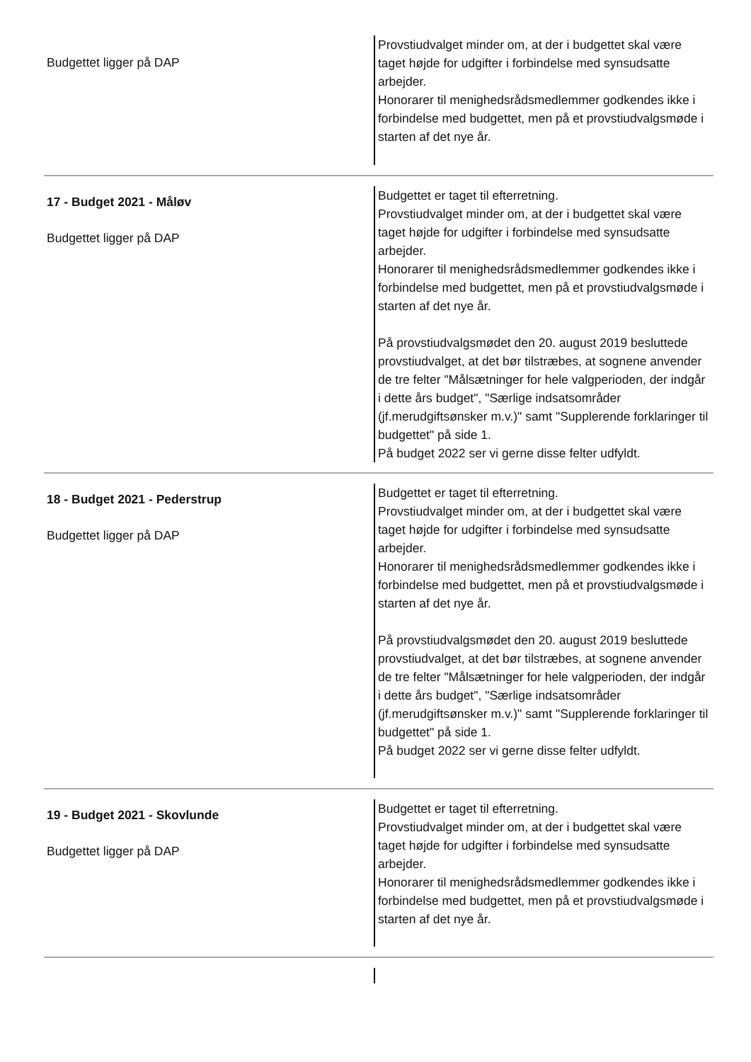Budgettet ligger på DAP
Provstiudvalget minder om, at der i budgettet skal være taget højde for udgifter i forbindelse med synsudsatte arbejder.
Honorarer til menighedsrådsmedlemmer godkendes ikke i forbindelse med budgettet, men på et provstiudvalgsmøde i starten af det nye år.
17 - Budget 2021 - Måløv
Budgettet ligger på DAP
Budgettet er taget til efterretning.
Provstiudvalget minder om, at der i budgettet skal være taget højde for udgifter i forbindelse med synsudsatte arbejder.
Honorarer til menighedsrådsmedlemmer godkendes ikke i forbindelse med budgettet, men på et provstiudvalgsmøde i starten af det nye år.
På provstiudvalgsmødet den 20. august 2019 besluttede provstiudvalget, at det bør tilstræbes, at sognene anvender de tre felter "Målsætninger for hele valgperioden, der indgår i dette års budget", "Særlige indsatsområder (jf.merudgiftsønsker m.v.)" samt "Supplerende forklaringer til budgettet" på side 1.
På budget 2022 ser vi gerne disse felter udfyldt.
18 - Budget 2021 - Pederstrup
Budgettet ligger på DAP
Budgettet er taget til efterretning.
Provstiudvalget minder om, at der i budgettet skal være taget højde for udgifter i forbindelse med synsudsatte arbejder.
Honorarer til menighedsrådsmedlemmer godkendes ikke i forbindelse med budgettet, men på et provstiudvalgsmøde i starten af det nye år.
På provstiudvalgsmødet den 20. august 2019 besluttede provstiudvalget, at det bør tilstræbes, at sognene anvender de tre felter "Målsætninger for hele valgperioden, der indgår i dette års budget", "Særlige indsatsområder (jf.merudgiftsønsker m.v.)" samt "Supplerende forklaringer til budgettet" på side 1.
På budget 2022 ser vi gerne disse felter udfyldt.
19 - Budget 2021 - Skovlunde
Budgettet ligger på DAP
Budgettet er taget til efterretning.
Provstiudvalget minder om, at der i budgettet skal være taget højde for udgifter i forbindelse med synsudsatte arbejder.
Honorarer til menighedsrådsmedlemmer godkendes ikke i forbindelse med budgettet, men på et provstiudvalgsmøde i starten af det nye år.